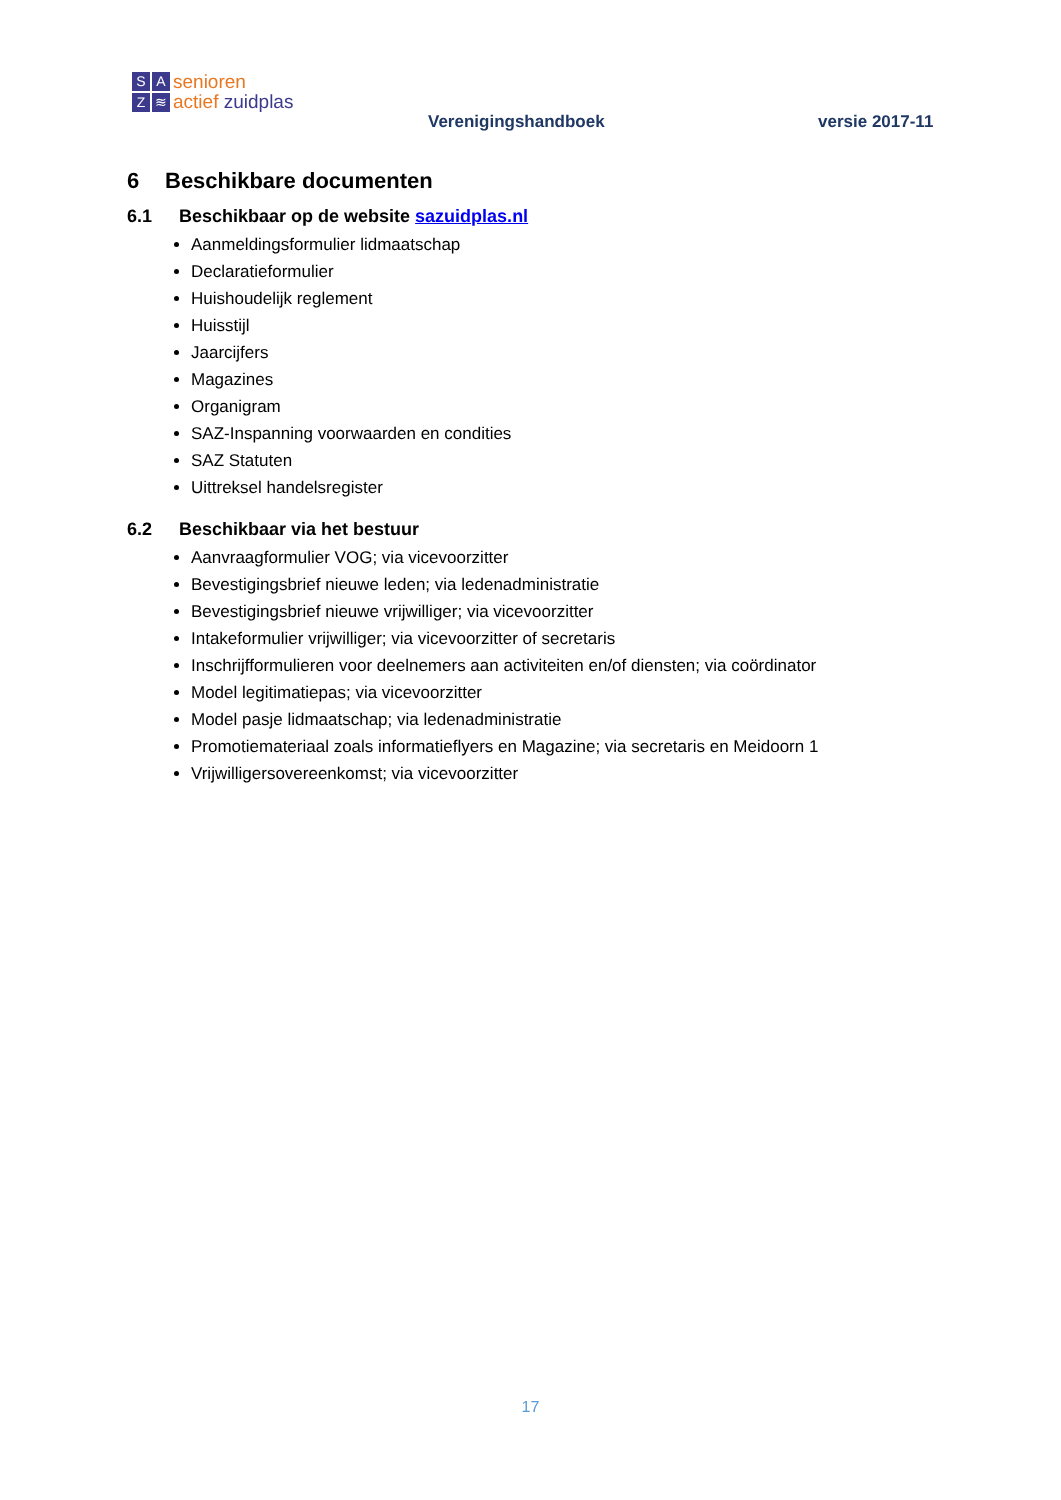SAZ ≋
senioren
actief zuidplas
Verenigingshandboek versie 2017-11
6 Beschikbare documenten
6.1 Beschikbaar op de website sazuidplas.nl
Aanmeldingsformulier lidmaatschap
Declaratieformulier
Huishoudelijk reglement
Huisstijl
Jaarcijfers
Magazines
Organigram
SAZ-Inspanning voorwaarden en condities
SAZ Statuten
Uittreksel handelsregister
6.2 Beschikbaar via het bestuur
Aanvraagformulier VOG; via vicevoorzitter
Bevestigingsbrief nieuwe leden; via ledenadministratie
Bevestigingsbrief nieuwe vrijwilliger; via vicevoorzitter
Intakeformulier vrijwilliger; via vicevoorzitter of secretaris
Inschrijfformulieren voor deelnemers aan activiteiten en/of diensten; via coördinator
Model legitimatiepas; via vicevoorzitter
Model pasje lidmaatschap; via ledenadministratie
Promotiemateriaal zoals informatieflyers en Magazine; via secretaris en Meidoorn 1
Vrijwilligersovereenkomst; via vicevoorzitter
17